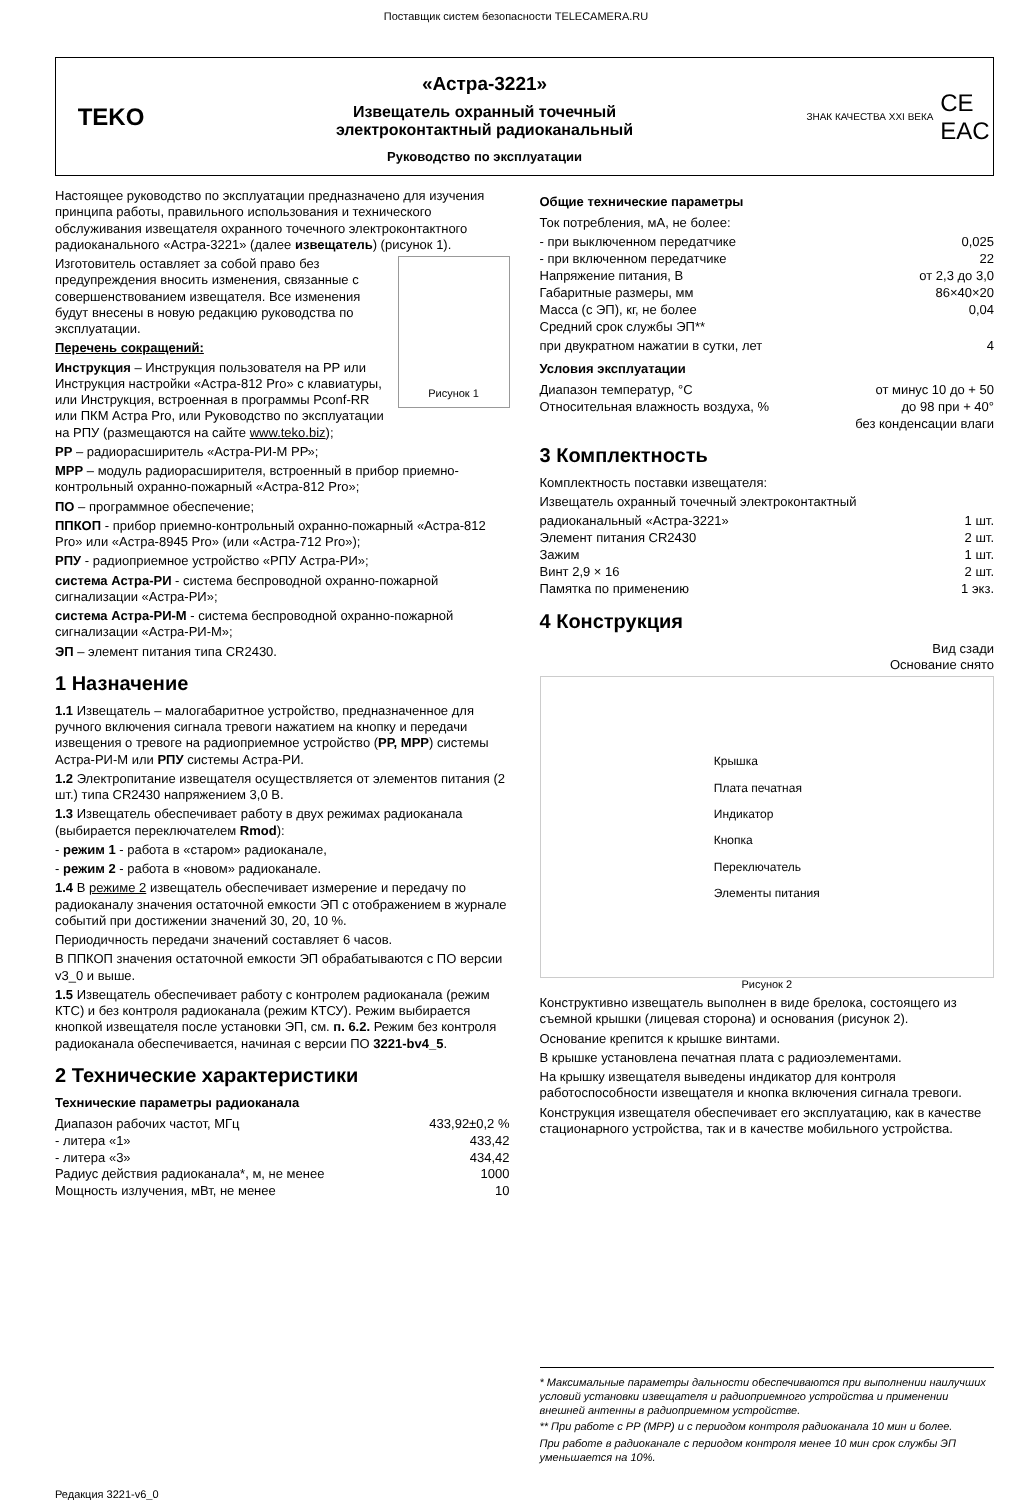Поставщик систем безопасности TELECAMERA.RU
TEKO
«Астра-3221»
Извещатель охранный точечный
электроконтактный радиоканальный
Руководство по эксплуатации
ЗНАК КАЧЕСТВА XXI ВЕКА CE
EAC
Настоящее руководство по эксплуатации предназначено для изучения принципа работы, правильного использования и технического обслуживания извещателя охранного точечного электроконтактного радиоканального «Астра-3221» (далее извещатель) (рисунок 1).
Рисунок 1
Изготовитель оставляет за собой право без предупреждения вносить изменения, связанные с совершенствованием извещателя. Все изменения будут внесены в новую редакцию руководства по эксплуатации.
Перечень сокращений:
Инструкция – Инструкция пользователя на РР или Инструкция настройки «Астра-812 Pro» с клавиатуры, или Инструкция, встроенная в программы Pconf-RR или ПКМ Астра Pro, или Руководство по эксплуатации на РПУ (размещаются на сайте www.teko.biz);
РР – радиорасширитель «Астра-РИ-М РР»;
МРР – модуль радиорасширителя, встроенный в прибор приемно-контрольный охранно-пожарный «Астра-812 Pro»;
ПО – программное обеспечение;
ППКОП - прибор приемно-контрольный охранно-пожарный «Астра-812 Pro» или «Астра-8945 Pro» (или «Астра-712 Pro»);
РПУ - радиоприемное устройство «РПУ Астра-РИ»;
система Астра-РИ - система беспроводной охранно-пожарной сигнализации «Астра-РИ»;
система Астра-РИ-М - система беспроводной охранно-пожарной сигнализации «Астра-РИ-М»;
ЭП – элемент питания типа CR2430.
1 Назначение
1.1 Извещатель – малогабаритное устройство, предназначенное для ручного включения сигнала тревоги нажатием на кнопку и передачи извещения о тревоге на радиоприемное устройство (РР, МРР) системы Астра-РИ-М или РПУ системы Астра-РИ.
1.2 Электропитание извещателя осуществляется от элементов питания (2 шт.) типа CR2430 напряжением 3,0 В.
1.3 Извещатель обеспечивает работу в двух режимах радиоканала (выбирается переключателем Rmod):
- режим 1 - работа в «старом» радиоканале,
- режим 2 - работа в «новом» радиоканале.
1.4 В режиме 2 извещатель обеспечивает измерение и передачу по радиоканалу значения остаточной емкости ЭП с отображением в журнале событий при достижении значений 30, 20, 10 %.
Периодичность передачи значений составляет 6 часов.
В ППКОП значения остаточной емкости ЭП обрабатываются с ПО версии v3_0 и выше.
1.5 Извещатель обеспечивает работу с контролем радиоканала (режим КТС) и без контроля радиоканала (режим КТСУ). Режим выбирается кнопкой извещателя после установки ЭП, см. п. 6.2. Режим без контроля радиоканала обеспечивается, начиная с версии ПО 3221-bv4_5.
2 Технические характеристики
Технические параметры радиоканала
Диапазон рабочих частот, МГц 433,92±0,2 %
- литера «1» 433,42
- литера «3» 434,42
Радиус действия радиоканала*, м, не менее 1000
Мощность излучения, мВт, не менее 10
Общие технические параметры
Ток потребления, мА, не более:
- при выключенном передатчике 0,025
- при включенном передатчике 22
Напряжение питания, В от 2,3 до 3,0
Габаритные размеры, мм 86×40×20
Масса (с ЭП), кг, не более 0,04
Средний срок службы ЭП**
при двукратном нажатии в сутки, лет 4
Условия эксплуатации
Диапазон температур, °С от минус 10 до + 50
Относительная влажность воздуха, % до 98 при + 40°
без конденсации влаги
3 Комплектность
Комплектность поставки извещателя:
Извещатель охранный точечный электроконтактный
радиоканальный «Астра-3221» 1 шт.
Элемент питания CR2430 2 шт.
Зажим 1 шт.
Винт 2,9 × 16 2 шт.
Памятка по применению 1 экз.
4 Конструкция
Вид сзади
Основание снято
Крышка
Плата печатная
Индикатор
Кнопка
Переключатель
Элементы питания
Рисунок 2
Конструктивно извещатель выполнен в виде брелока, состоящего из съемной крышки (лицевая сторона) и основания (рисунок 2).
Основание крепится к крышке винтами.
В крышке установлена печатная плата с радиоэлементами.
На крышку извещателя выведены индикатор для контроля работоспособности извещателя и кнопка включения сигнала тревоги.
Конструкция извещателя обеспечивает его эксплуатацию, как в качестве стационарного устройства, так и в качестве мобильного устройства.
* Максимальные параметры дальности обеспечиваются при выполнении наилучших условий установки извещателя и радиоприемного устройства и применении внешней антенны в радиоприемном устройстве.
** При работе с РР (МРР) и с периодом контроля радиоканала 10 мин и более.
При работе в радиоканале с периодом контроля менее 10 мин срок службы ЭП уменьшается на 10%.
Редакция 3221-v6_0